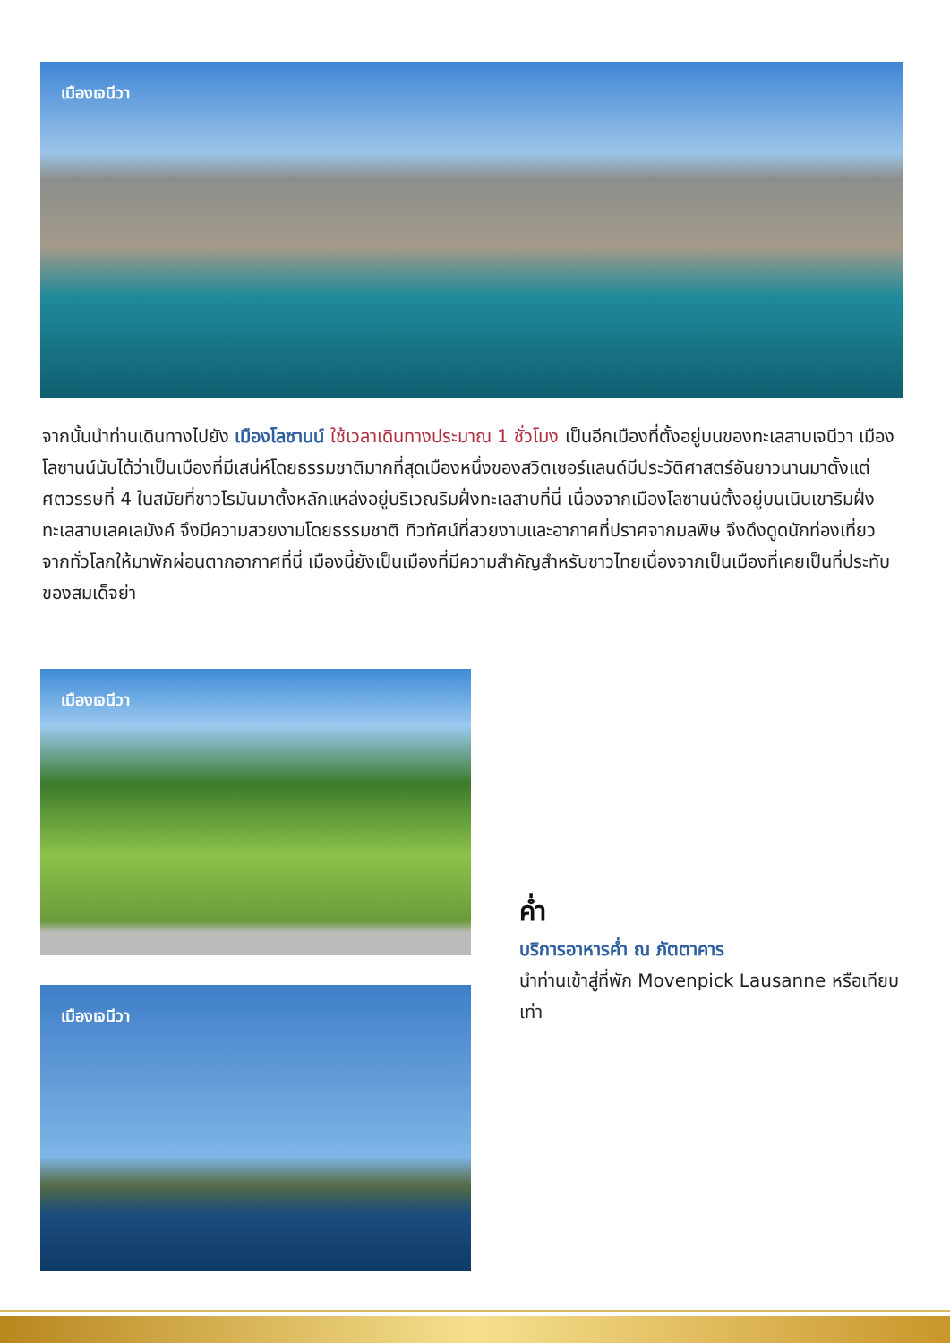เมืองเจนีวา
จากนั้นนำท่านเดินทางไปยัง เมืองโลซานน์ ใช้เวลาเดินทางประมาณ 1 ชั่วโมง เป็นอีกเมืองที่ตั้งอยู่บนของทะเลสาบเจนีวา เมืองโลซานน์นับได้ว่าเป็นเมืองที่มีเสน่ห์โดยธรรมชาติมากที่สุดเมืองหนึ่งของสวิตเซอร์แลนด์มีประวัติศาสตร์อันยาวนานมาตั้งแต่ศตวรรษที่ 4 ในสมัยที่ชาวโรมันมาตั้งหลักแหล่งอยู่บริเวณริมฝั่งทะเลสาบที่นี่ เนื่องจากเมืองโลซานน์ตั้งอยู่บนเนินเขาริมฝั่งทะเลสาบเลคเลมังค์ จึงมีความสวยงามโดยธรรมชาติ ทิวทัศน์ที่สวยงามและอากาศที่ปราศจากมลพิษ จึงดึงดูดนักท่องเที่ยวจากทั่วโลกให้มาพักผ่อนตากอากาศที่นี่ เมืองนี้ยังเป็นเมืองที่มีความสำคัญสำหรับชาวไทยเนื่องจากเป็นเมืองที่เคยเป็นที่ประทับของสมเด็จย่า
เมืองเจนีวา
ค่ำ
บริการอาหารค่ำ ณ ภัตตาคาร
นำท่านเข้าสู่ที่พัก Movenpick Lausanne หรือเทียบเท่า
เมืองเจนีวา